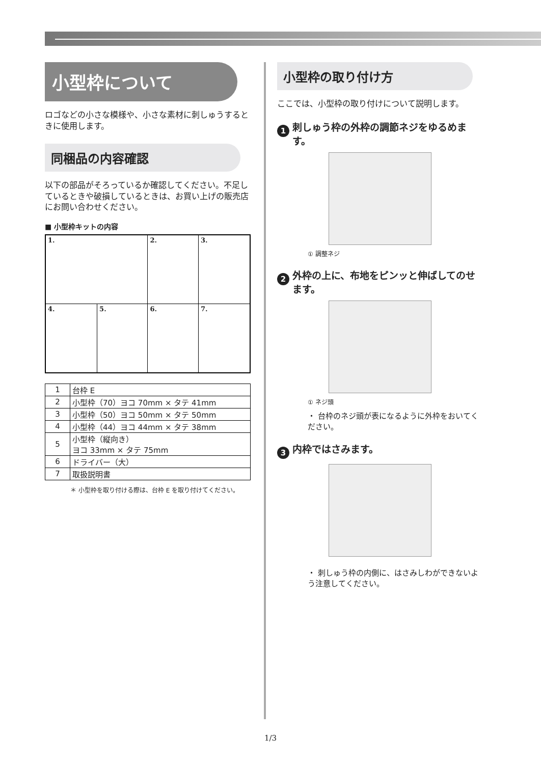小型枠について
ロゴなどの小さな模様や、小さな素材に刺しゅうするときに使用します。
同梱品の内容確認
以下の部品がそろっているか確認してください。不足しているときや破損しているときは、お買い上げの販売店にお問い合わせください。
■ 小型枠キットの内容
| 1. | | 2. | 3. |
| 4. | 5. | 6. | 7. |
| 1 | 台枠 E |
| 2 | 小型枠（70）ヨコ 70mm × タテ 41mm |
| 3 | 小型枠（50）ヨコ 50mm × タテ 50mm |
| 4 | 小型枠（44）ヨコ 44mm × タテ 38mm |
| 5 | 小型枠（縦向き） ヨコ 33mm × タテ 75mm |
| 6 | ドライバー（大） |
| 7 | 取扱説明書 |
＊ 小型枠を取り付ける際は、台枠 E を取り付けてください。
小型枠の取り付け方
ここでは、小型枠の取り付けについて説明します。
1 刺しゅう枠の外枠の調節ネジをゆるめます。
① 調整ネジ
2 外枠の上に、布地をピンッと伸ばしてのせます。
① ネジ頭
・ 台枠のネジ頭が表になるように外枠をおいてください。
3 内枠ではさみます。
・ 刺しゅう枠の内側に、はさみしわができないよう注意してください。
1/3